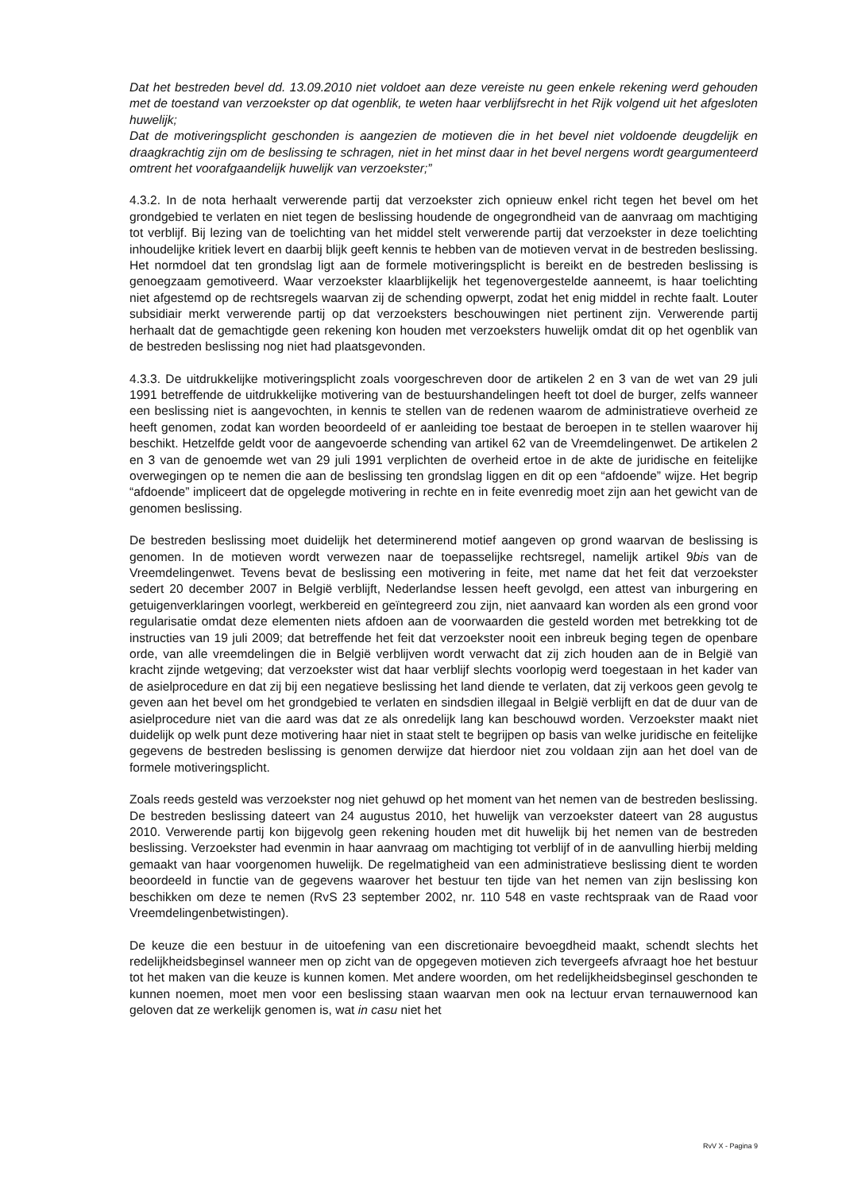Dat het bestreden bevel dd. 13.09.2010 niet voldoet aan deze vereiste nu geen enkele rekening werd gehouden met de toestand van verzoekster op dat ogenblik, te weten haar verblijfsrecht in het Rijk volgend uit het afgesloten huwelijk;
Dat de motiveringsplicht geschonden is aangezien de motieven die in het bevel niet voldoende deugdelijk en draagkrachtig zijn om de beslissing te schragen, niet in het minst daar in het bevel nergens wordt geargumenteerd omtrent het voorafgaandelijk huwelijk van verzoekster;”
4.3.2. In de nota herhaalt verwerende partij dat verzoekster zich opnieuw enkel richt tegen het bevel om het grondgebied te verlaten en niet tegen de beslissing houdende de ongegrondheid van de aanvraag om machtiging tot verblijf. Bij lezing van de toelichting van het middel stelt verwerende partij dat verzoekster in deze toelichting inhoudelijke kritiek levert en daarbij blijk geeft kennis te hebben van de motieven vervat in de bestreden beslissing. Het normdoel dat ten grondslag ligt aan de formele motiveringsplicht is bereikt en de bestreden beslissing is genoegzaam gemotiveerd. Waar verzoekster klaarblijkelijk het tegenovergestelde aanneemt, is haar toelichting niet afgestemd op de rechtsregels waarvan zij de schending opwerpt, zodat het enig middel in rechte faalt. Louter subsidiair merkt verwerende partij op dat verzoeksters beschouwingen niet pertinent zijn. Verwerende partij herhaalt dat de gemachtigde geen rekening kon houden met verzoeksters huwelijk omdat dit op het ogenblik van de bestreden beslissing nog niet had plaatsgevonden.
4.3.3. De uitdrukkelijke motiveringsplicht zoals voorgeschreven door de artikelen 2 en 3 van de wet van 29 juli 1991 betreffende de uitdrukkelijke motivering van de bestuurshandelingen heeft tot doel de burger, zelfs wanneer een beslissing niet is aangevochten, in kennis te stellen van de redenen waarom de administratieve overheid ze heeft genomen, zodat kan worden beoordeeld of er aanleiding toe bestaat de beroepen in te stellen waarover hij beschikt. Hetzelfde geldt voor de aangevoerde schending van artikel 62 van de Vreemdelingenwet. De artikelen 2 en 3 van de genoemde wet van 29 juli 1991 verplichten de overheid ertoe in de akte de juridische en feitelijke overwegingen op te nemen die aan de beslissing ten grondslag liggen en dit op een “afdoende” wijze. Het begrip “afdoende” impliceert dat de opgelegde motivering in rechte en in feite evenredig moet zijn aan het gewicht van de genomen beslissing.
De bestreden beslissing moet duidelijk het determinerend motief aangeven op grond waarvan de beslissing is genomen. In de motieven wordt verwezen naar de toepasselijke rechtsregel, namelijk artikel 9bis van de Vreemdelingenwet. Tevens bevat de beslissing een motivering in feite, met name dat het feit dat verzoekster sedert 20 december 2007 in België verblijft, Nederlandse lessen heeft gevolgd, een attest van inburgering en getuigenverklaringen voorlegt, werkbereid en geïntegreerd zou zijn, niet aanvaard kan worden als een grond voor regularisatie omdat deze elementen niets afdoen aan de voorwaarden die gesteld worden met betrekking tot de instructies van 19 juli 2009; dat betreffende het feit dat verzoekster nooit een inbreuk beging tegen de openbare orde, van alle vreemdelingen die in België verblijven wordt verwacht dat zij zich houden aan de in België van kracht zijnde wetgeving; dat verzoekster wist dat haar verblijf slechts voorlopig werd toegestaan in het kader van de asielprocedure en dat zij bij een negatieve beslissing het land diende te verlaten, dat zij verkoos geen gevolg te geven aan het bevel om het grondgebied te verlaten en sindsdien illegaal in België verblijft en dat de duur van de asielprocedure niet van die aard was dat ze als onredelijk lang kan beschouwd worden. Verzoekster maakt niet duidelijk op welk punt deze motivering haar niet in staat stelt te begrijpen op basis van welke juridische en feitelijke gegevens de bestreden beslissing is genomen derwijze dat hierdoor niet zou voldaan zijn aan het doel van de formele motiveringsplicht.
Zoals reeds gesteld was verzoekster nog niet gehuwd op het moment van het nemen van de bestreden beslissing. De bestreden beslissing dateert van 24 augustus 2010, het huwelijk van verzoekster dateert van 28 augustus 2010. Verwerende partij kon bijgevolg geen rekening houden met dit huwelijk bij het nemen van de bestreden beslissing. Verzoekster had evenmin in haar aanvraag om machtiging tot verblijf of in de aanvulling hierbij melding gemaakt van haar voorgenomen huwelijk. De regelmatigheid van een administratieve beslissing dient te worden beoordeeld in functie van de gegevens waarover het bestuur ten tijde van het nemen van zijn beslissing kon beschikken om deze te nemen (RvS 23 september 2002, nr. 110 548 en vaste rechtspraak van de Raad voor Vreemdelingenbetwistingen).
De keuze die een bestuur in de uitoefening van een discretionaire bevoegdheid maakt, schendt slechts het redelijkheidsbeginsel wanneer men op zicht van de opgegeven motieven zich tevergeefs afvraagt hoe het bestuur tot het maken van die keuze is kunnen komen. Met andere woorden, om het redelijkheidsbeginsel geschonden te kunnen noemen, moet men voor een beslissing staan waarvan men ook na lectuur ervan ternauwernood kan geloven dat ze werkelijk genomen is, wat in casu niet het
RvV X - Pagina 9